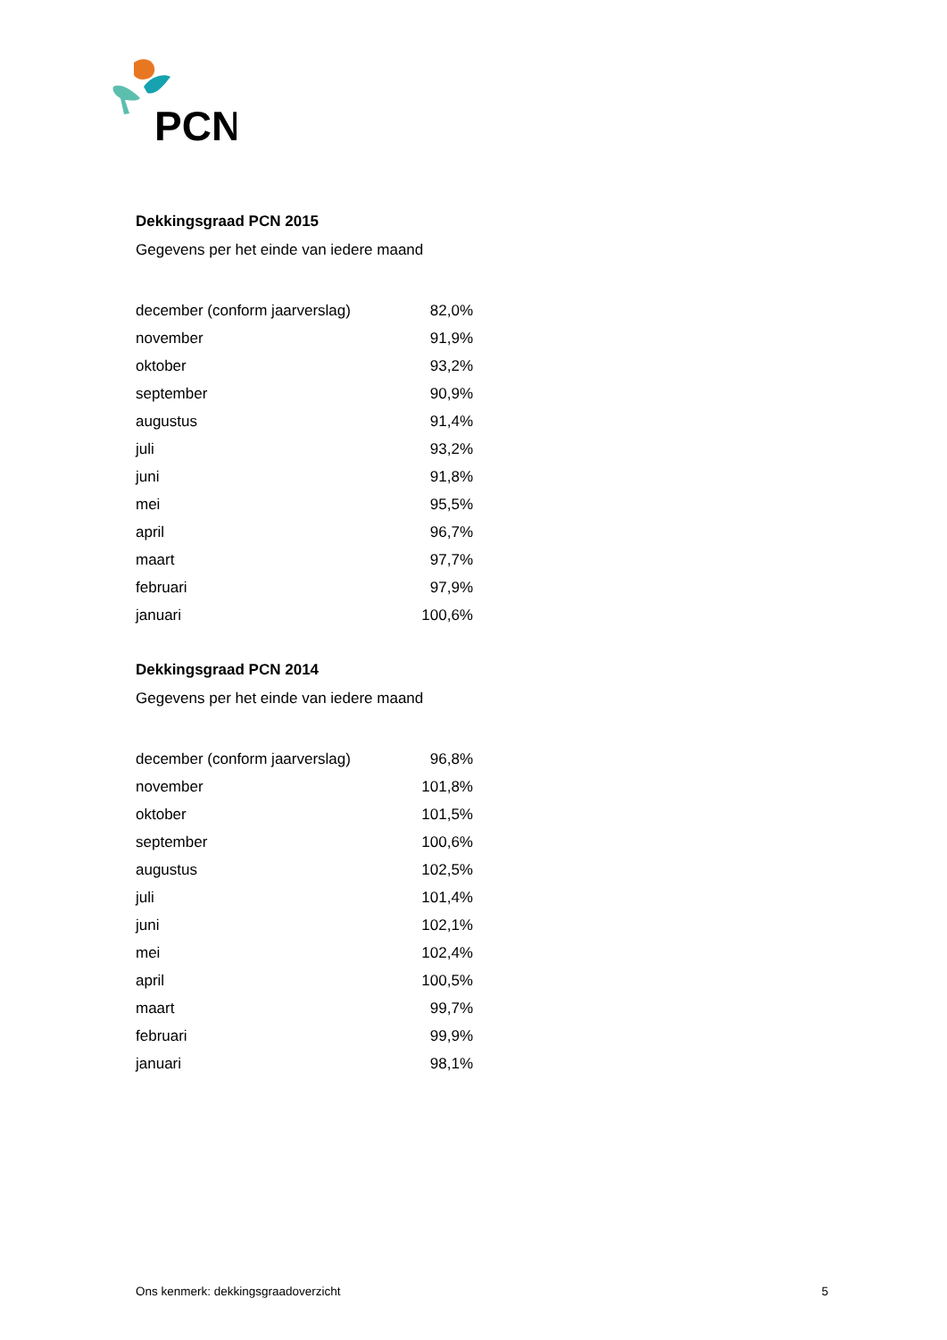PCN
Dekkingsgraad PCN 2015
Gegevens per het einde van iedere maand
| december (conform jaarverslag) | 82,0% |
| november | 91,9% |
| oktober | 93,2% |
| september | 90,9% |
| augustus | 91,4% |
| juli | 93,2% |
| juni | 91,8% |
| mei | 95,5% |
| april | 96,7% |
| maart | 97,7% |
| februari | 97,9% |
| januari | 100,6% |
Dekkingsgraad PCN 2014
Gegevens per het einde van iedere maand
| december (conform jaarverslag) | 96,8% |
| november | 101,8% |
| oktober | 101,5% |
| september | 100,6% |
| augustus | 102,5% |
| juli | 101,4% |
| juni | 102,1% |
| mei | 102,4% |
| april | 100,5% |
| maart | 99,7% |
| februari | 99,9% |
| januari | 98,1% |
Ons kenmerk: dekkingsgraadoverzicht 5